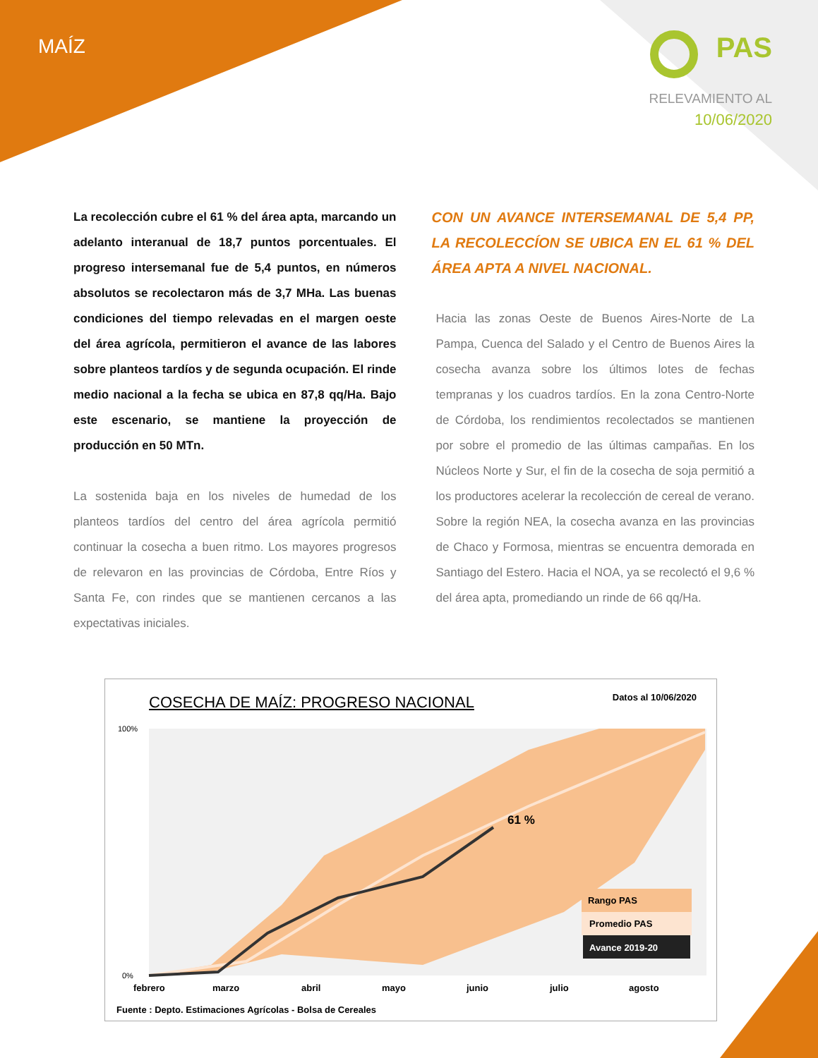MAÍZ PAS
RELEVAMIENTO AL
10/06/2020
La recolección cubre el 61 % del área apta, marcando un adelanto interanual de 18,7 puntos porcentuales. El progreso intersemanal fue de 5,4 puntos, en números absolutos se recolectaron más de 3,7 MHa. Las buenas condiciones del tiempo relevadas en el margen oeste del área agrícola, permitieron el avance de las labores sobre planteos tardíos y de segunda ocupación. El rinde medio nacional a la fecha se ubica en 87,8 qq/Ha. Bajo este escenario, se mantiene la proyección de producción en 50 MTn.
La sostenida baja en los niveles de humedad de los planteos tardíos del centro del área agrícola permitió continuar la cosecha a buen ritmo. Los mayores progresos de relevaron en las provincias de Córdoba, Entre Ríos y Santa Fe, con rindes que se mantienen cercanos a las expectativas iniciales.
CON UN AVANCE INTERSEMANAL DE 5,4 PP, LA RECOLECCÍON SE UBICA EN EL 61 % DEL ÁREA APTA A NIVEL NACIONAL.
Hacia las zonas Oeste de Buenos Aires-Norte de La Pampa, Cuenca del Salado y el Centro de Buenos Aires la cosecha avanza sobre los últimos lotes de fechas tempranas y los cuadros tardíos. En la zona Centro-Norte de Córdoba, los rendimientos recolectados se mantienen por sobre el promedio de las últimas campañas. En los Núcleos Norte y Sur, el fin de la cosecha de soja permitió a los productores acelerar la recolección de cereal de verano. Sobre la región NEA, la cosecha avanza en las provincias de Chaco y Formosa, mientras se encuentra demorada en Santiago del Estero. Hacia el NOA, ya se recolectó el 9,6 % del área apta, promediando un rinde de 66 qq/Ha.
COSECHA DE MAÍZ: PROGRESO NACIONAL
Datos al 10/06/2020
Rango PAS
Promedio PAS
Avance 2019-20
61 %
100%
0%
febrero
marzo
abril
mayo
junio
julio
agosto
Fuente : Depto. Estimaciones Agrícolas - Bolsa de Cereales